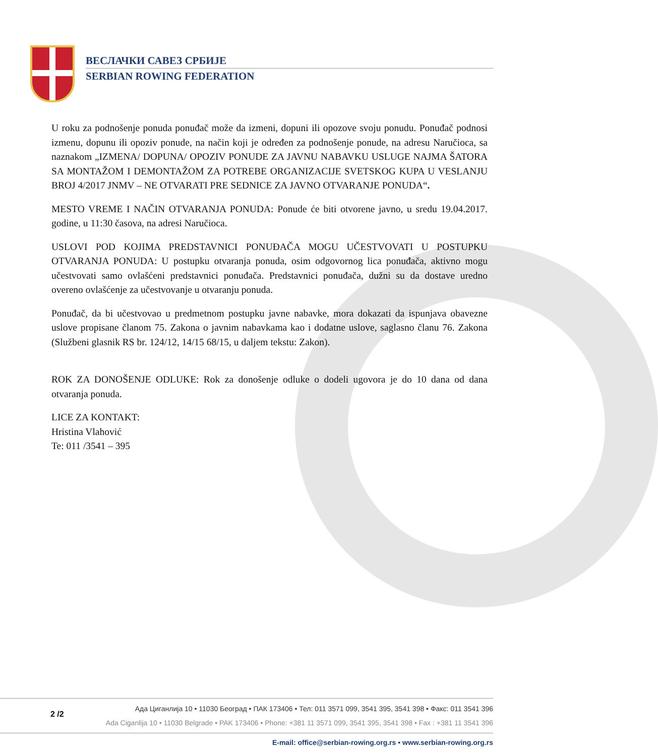ВЕСЛАЧКИ САВЕЗ СРБИЈЕ
SERBIAN ROWING FEDERATION
U roku za podnošenje ponuda ponuđač može da izmeni, dopuni ili opozove svoju ponudu. Ponuđač podnosi izmenu, dopunu ili opoziv ponude, na način koji je određen za podnošenje ponude, na adresu Naručioca, sa naznakom „IZMENA/ DOPUNA/ OPOZIV PONUDE ZA JAVNU NABAVKU USLUGE NAJMA ŠATORA SA MONTAŽOM I DEMONTAŽOM ZA POTREBE ORGANIZACIJE SVETSKOG KUPA U VESLANJU BROJ 4/2017 JNMV – NE OTVARATI PRE SEDNICE ZA JAVNO OTVARANJE PONUDA“.
MESTO VREME I NAČIN OTVARANJA PONUDA: Ponude će biti otvorene javno, u sredu 19.04.2017. godine, u 11:30 časova, na adresi Naručioca.
USLOVI POD KOJIMA PREDSTAVNICI PONUĐAČA MOGU UČESTVOVATI U POSTUPKU OTVARANJA PONUDA: U postupku otvaranja ponuda, osim odgovornog lica ponuđača, aktivno mogu učestvovati samo ovlašćeni predstavnici ponuđača. Predstavnici ponuđača, dužni su da dostave uredno overeno ovlašćenje za učestvovanje u otvaranju ponuda.
Ponuđač, da bi učestvovao u predmetnom postupku javne nabavke, mora dokazati da ispunjava obavezne uslove propisane članom 75. Zakona o javnim nabavkama kao i dodatne uslove, saglasno članu 76. Zakona (Službeni glasnik RS br. 124/12, 14/15 68/15, u daljem tekstu: Zakon).
ROK ZA DONOŠENJE ODLUKE: Rok za donošenje odluke o dodeli ugovora je do 10 dana od dana otvaranja ponuda.
LICE ZA KONTAKT:
Hristina Vlahović
Te: 011 /3541 – 395
2 /2
Ада Циганлија 10 • 11030 Београд • ПАК 173406 • Тел: 011 3571 099, 3541 395, 3541 398 • Факс: 011 3541 396
Ada Ciganlija 10 • 11030 Belgrade • PAK 173406 • Phone: +381 11 3571 099, 3541 395, 3541 398 • Fax : +381 11 3541 396
E-mail: office@serbian-rowing.org.rs • www.serbian-rowing.org.rs